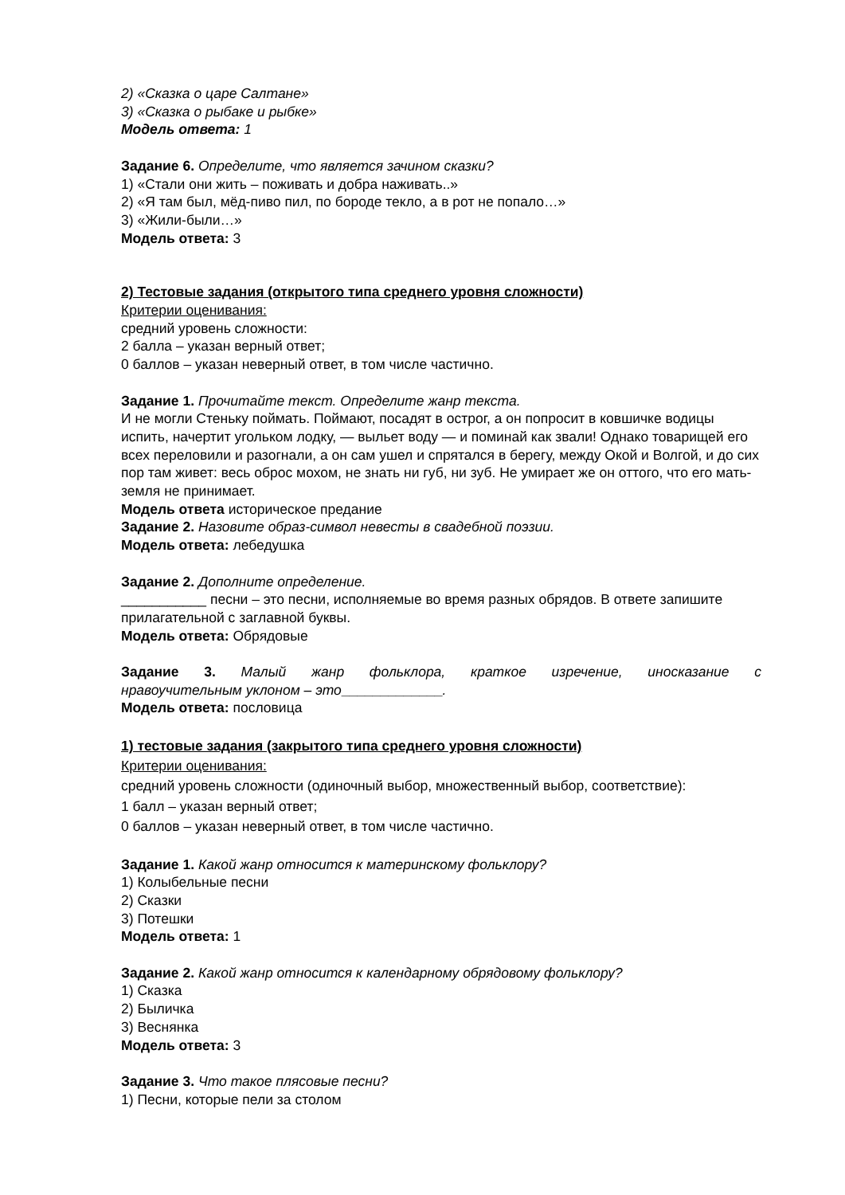2) «Сказка о царе Салтане»
3) «Сказка о рыбаке и рыбке»
Модель ответа: 1
Задание 6. Определите, что является зачином сказки?
1) «Стали они жить – поживать и добра наживать..»
2) «Я там был, мёд-пиво пил, по бороде текло, а в рот не попало…»
3) «Жили-были…»
Модель ответа: 3
2) Тестовые задания (открытого типа среднего уровня сложности)
Критерии оценивания:
средний уровень сложности:
2 балла – указан верный ответ;
0 баллов – указан неверный ответ, в том числе частично.
Задание 1. Прочитайте текст. Определите жанр текста.
И не могли Стеньку поймать. Поймают, посадят в острог, а он попросит в ковшичке водицы испить, начертит угольком лодку, — выльет воду — и поминай как звали! Однако товарищей его всех переловили и разогнали, а он сам ушел и спрятался в берегу, между Окой и Волгой, и до сих пор там живет: весь оброс мохом, не знать ни губ, ни зуб. Не умирает же он оттого, что его мать-земля не принимает.
Модель ответа историческое предание
Задание 2. Назовите образ-символ невесты в свадебной поэзии.
Модель ответа: лебедушка
Задание 2. Дополните определение.
___________ песни – это песни, исполняемые во время разных обрядов. В ответе запишите прилагательной с заглавной буквы.
Модель ответа: Обрядовые
Задание 3. Малый жанр фольклора, краткое изречение, иносказание с
нравоучительным уклоном – это_____________.
Модель ответа: пословица
1) тестовые задания (закрытого типа среднего уровня сложности)
Критерии оценивания:
средний уровень сложности (одиночный выбор, множественный выбор, соответствие):
1 балл – указан верный ответ;
0 баллов – указан неверный ответ, в том числе частично.
Задание 1. Какой жанр относится к материнскому фольклору?
1) Колыбельные песни
2) Сказки
3) Потешки
Модель ответа: 1
Задание 2. Какой жанр относится к календарному обрядовому фольклору?
1) Сказка
2) Быличка
3) Веснянка
Модель ответа: 3
Задание 3. Что такое плясовые песни?
1) Песни, которые пели за столом